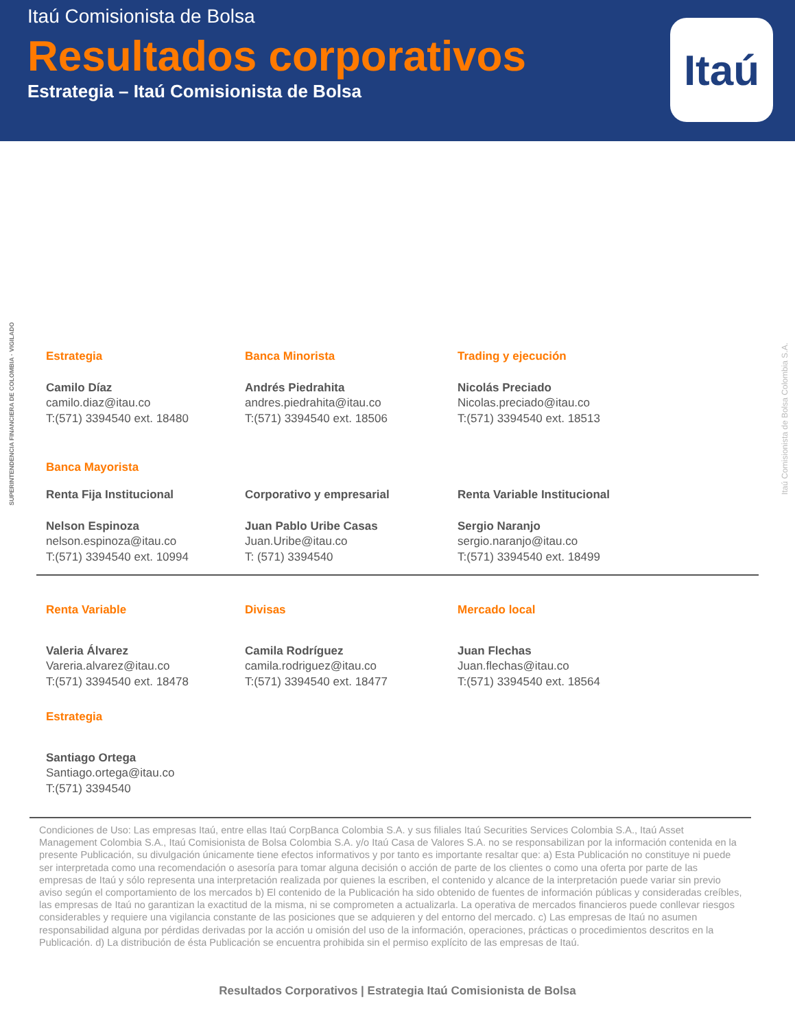Itaú Comisionista de Bolsa
Resultados corporativos
Estrategia – Itaú Comisionista de Bolsa
Itaú
SUPERINTENDENCIA FINANCIERA DE COLOMBIA · VIGILADO
Itaú Comisionista de Bolsa Colombia S.A.
Estrategia
Camilo Díaz
camilo.diaz@itau.co
T:(571) 3394540 ext. 18480
Banca Minorista
Andrés Piedrahita
andres.piedrahita@itau.co
T:(571) 3394540 ext. 18506
Trading y ejecución
Nicolás Preciado
Nicolas.preciado@itau.co
T:(571) 3394540 ext. 18513
Banca Mayorista
Renta Fija Institucional
Nelson Espinoza
nelson.espinoza@itau.co
T:(571) 3394540 ext. 10994
Corporativo y empresarial
Juan Pablo Uribe Casas
Juan.Uribe@itau.co
T: (571) 3394540
Renta Variable Institucional
Sergio Naranjo
sergio.naranjo@itau.co
T:(571) 3394540 ext. 18499
Renta Variable
Valeria Álvarez
Vareria.alvarez@itau.co
T:(571) 3394540 ext. 18478
Divisas
Camila Rodríguez
camila.rodriguez@itau.co
T:(571) 3394540 ext. 18477
Mercado local
Juan Flechas
Juan.flechas@itau.co
T:(571) 3394540 ext. 18564
Estrategia
Santiago Ortega
Santiago.ortega@itau.co
T:(571) 3394540
Condiciones de Uso: Las empresas Itaú, entre ellas Itaú CorpBanca Colombia S.A. y sus filiales Itaú Securities Services Colombia S.A., Itaú Asset Management Colombia S.A., Itaú Comisionista de Bolsa Colombia S.A. y/o Itaú Casa de Valores S.A. no se responsabilizan por la información contenida en la presente Publicación, su divulgación únicamente tiene efectos informativos y por tanto es importante resaltar que: a) Esta Publicación no constituye ni puede ser interpretada como una recomendación o asesoría para tomar alguna decisión o acción de parte de los clientes o como una oferta por parte de las empresas de Itaú y sólo representa una interpretación realizada por quienes la escriben, el contenido y alcance de la interpretación puede variar sin previo aviso según el comportamiento de los mercados b) El contenido de la Publicación ha sido obtenido de fuentes de información públicas y consideradas creíbles, las empresas de Itaú no garantizan la exactitud de la misma, ni se comprometen a actualizarla. La operativa de mercados financieros puede conllevar riesgos considerables y requiere una vigilancia constante de las posiciones que se adquieren y del entorno del mercado. c) Las empresas de Itaú no asumen responsabilidad alguna por pérdidas derivadas por la acción u omisión del uso de la información, operaciones, prácticas o procedimientos descritos en la Publicación. d) La distribución de ésta Publicación se encuentra prohibida sin el permiso explícito de las empresas de Itaú.
Resultados Corporativos | Estrategia Itaú Comisionista de Bolsa